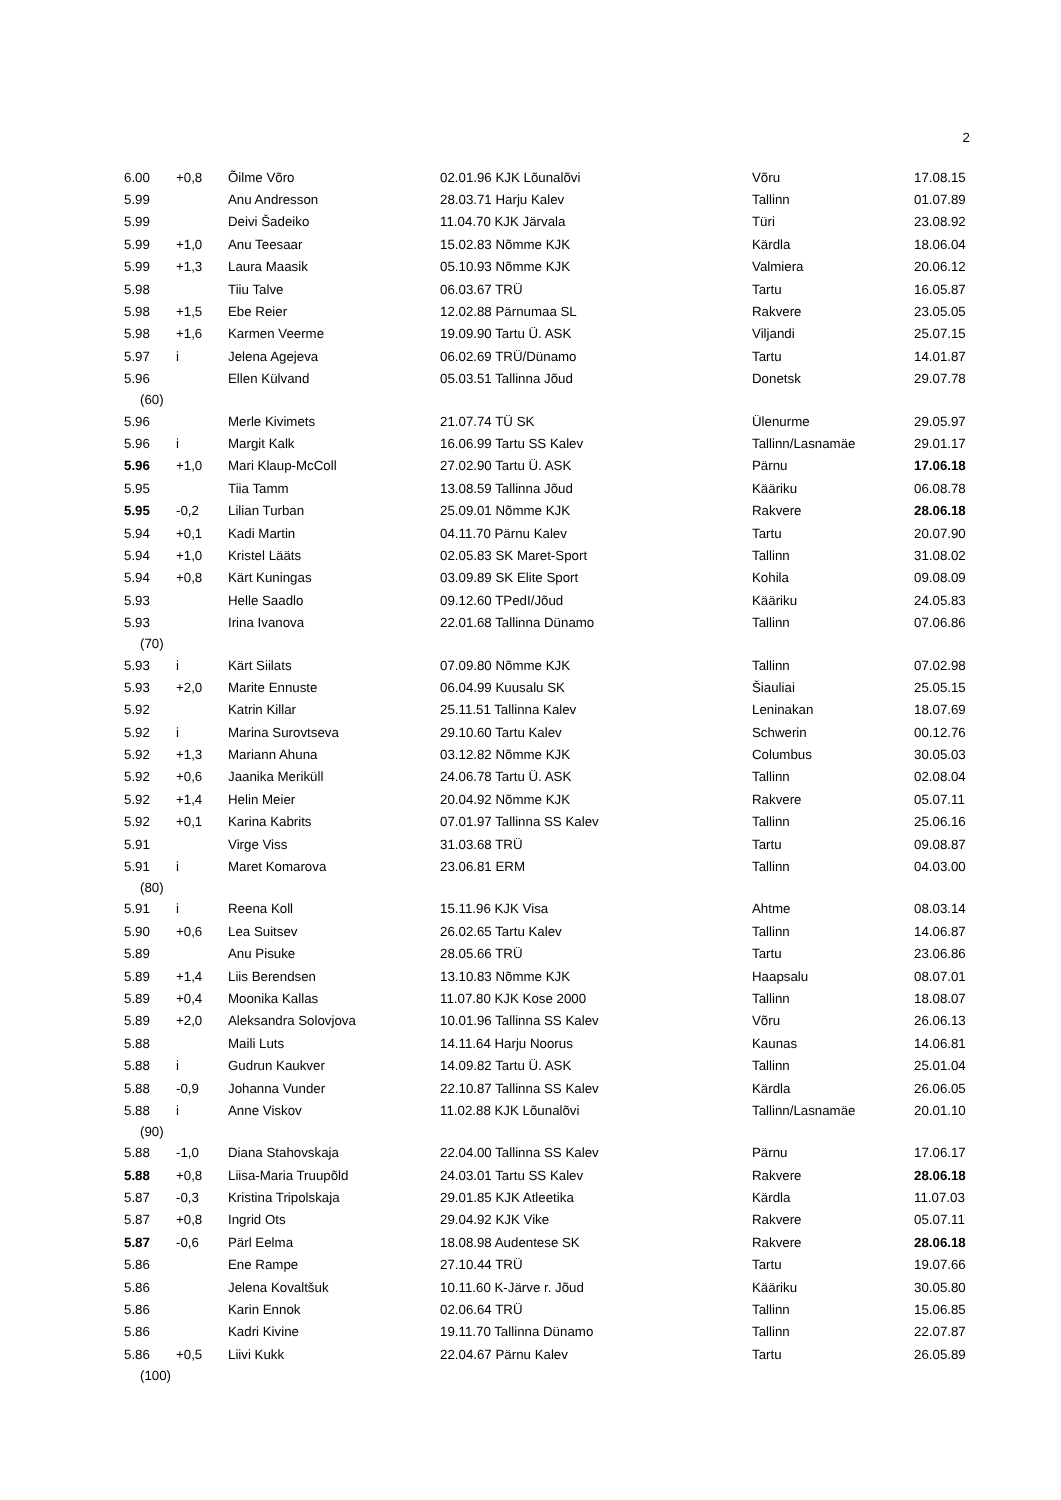2
| 6.00 | +0,8 | Õilme Võro | 02.01.96 KJK Lõunalõvi | Võru | 17.08.15 |
| 5.99 | | Anu Andresson | 28.03.71 Harju Kalev | Tallinn | 01.07.89 |
| 5.99 | | Deivi Šadeiko | 11.04.70 KJK Järvala | Türi | 23.08.92 |
| 5.99 | +1,0 | Anu Teesaar | 15.02.83 Nõmme KJK | Kärdla | 18.06.04 |
| 5.99 | +1,3 | Laura Maasik | 05.10.93 Nõmme KJK | Valmiera | 20.06.12 |
| 5.98 | | Tiiu Talve | 06.03.67 TRÜ | Tartu | 16.05.87 |
| 5.98 | +1,5 | Ebe Reier | 12.02.88 Pärnumaa SL | Rakvere | 23.05.05 |
| 5.98 | +1,6 | Karmen Veerme | 19.09.90 Tartu Ü. ASK | Viljandi | 25.07.15 |
| 5.97 | i | Jelena Agejeva | 06.02.69 TRÜ/Dünamo | Tartu | 14.01.87 |
| 5.96 | | Ellen Külvand | 05.03.51 Tallinna Jõud | Donetsk | 29.07.78 |
| (60) | | | | | |
| 5.96 | | Merle Kivimets | 21.07.74 TÜ SK | Ülenurme | 29.05.97 |
| 5.96 | i | Margit Kalk | 16.06.99 Tartu SS Kalev | Tallinn/Lasnamäe | 29.01.17 |
| 5.96 | +1,0 | Mari Klaup-McColl | 27.02.90 Tartu Ü. ASK | Pärnu | 17.06.18 |
| 5.95 | | Tiia Tamm | 13.08.59 Tallinna Jõud | Kääriku | 06.08.78 |
| 5.95 | -0,2 | Lilian Turban | 25.09.01 Nõmme KJK | Rakvere | 28.06.18 |
| 5.94 | +0,1 | Kadi Martin | 04.11.70 Pärnu Kalev | Tartu | 20.07.90 |
| 5.94 | +1,0 | Kristel Lääts | 02.05.83 SK Maret-Sport | Tallinn | 31.08.02 |
| 5.94 | +0,8 | Kärt Kuningas | 03.09.89 SK Elite Sport | Kohila | 09.08.09 |
| 5.93 | | Helle Saadlo | 09.12.60 TPedI/Jõud | Kääriku | 24.05.83 |
| 5.93 | | Irina Ivanova | 22.01.68 Tallinna Dünamo | Tallinn | 07.06.86 |
| (70) | | | | | |
| 5.93 | i | Kärt Siilats | 07.09.80 Nõmme KJK | Tallinn | 07.02.98 |
| 5.93 | +2,0 | Marite Ennuste | 06.04.99 Kuusalu SK | Šiauliai | 25.05.15 |
| 5.92 | | Katrin Killar | 25.11.51 Tallinna Kalev | Leninakan | 18.07.69 |
| 5.92 | i | Marina Surovtseva | 29.10.60 Tartu Kalev | Schwerin | 00.12.76 |
| 5.92 | +1,3 | Mariann Ahuna | 03.12.82 Nõmme KJK | Columbus | 30.05.03 |
| 5.92 | +0,6 | Jaanika Meriküll | 24.06.78 Tartu Ü. ASK | Tallinn | 02.08.04 |
| 5.92 | +1,4 | Helin Meier | 20.04.92 Nõmme KJK | Rakvere | 05.07.11 |
| 5.92 | +0,1 | Karina Kabrits | 07.01.97 Tallinna SS Kalev | Tallinn | 25.06.16 |
| 5.91 | | Virge Viss | 31.03.68 TRÜ | Tartu | 09.08.87 |
| 5.91 | i | Maret Komarova | 23.06.81 ERM | Tallinn | 04.03.00 |
| (80) | | | | | |
| 5.91 | i | Reena Koll | 15.11.96 KJK Visa | Ahtme | 08.03.14 |
| 5.90 | +0,6 | Lea Suitsev | 26.02.65 Tartu Kalev | Tallinn | 14.06.87 |
| 5.89 | | Anu Pisuke | 28.05.66 TRÜ | Tartu | 23.06.86 |
| 5.89 | +1,4 | Liis Berendsen | 13.10.83 Nõmme KJK | Haapsalu | 08.07.01 |
| 5.89 | +0,4 | Moonika Kallas | 11.07.80 KJK Kose 2000 | Tallinn | 18.08.07 |
| 5.89 | +2,0 | Aleksandra Solovjova | 10.01.96 Tallinna SS Kalev | Võru | 26.06.13 |
| 5.88 | | Maili Luts | 14.11.64 Harju Noorus | Kaunas | 14.06.81 |
| 5.88 | i | Gudrun Kaukver | 14.09.82 Tartu Ü. ASK | Tallinn | 25.01.04 |
| 5.88 | -0,9 | Johanna Vunder | 22.10.87 Tallinna SS Kalev | Kärdla | 26.06.05 |
| 5.88 | i | Anne Viskov | 11.02.88 KJK Lõunalõvi | Tallinn/Lasnamäe | 20.01.10 |
| (90) | | | | | |
| 5.88 | -1,0 | Diana Stahovskaja | 22.04.00 Tallinna SS Kalev | Pärnu | 17.06.17 |
| 5.88 | +0,8 | Liisa-Maria Truupõld | 24.03.01 Tartu SS Kalev | Rakvere | 28.06.18 |
| 5.87 | -0,3 | Kristina Tripolskaja | 29.01.85 KJK Atleetika | Kärdla | 11.07.03 |
| 5.87 | +0,8 | Ingrid Ots | 29.04.92 KJK Vike | Rakvere | 05.07.11 |
| 5.87 | -0,6 | Pärl Eelma | 18.08.98 Audentese SK | Rakvere | 28.06.18 |
| 5.86 | | Ene Rampe | 27.10.44 TRÜ | Tartu | 19.07.66 |
| 5.86 | | Jelena Kovaltšuk | 10.11.60 K-Järve r. Jõud | Kääriku | 30.05.80 |
| 5.86 | | Karin Ennok | 02.06.64 TRÜ | Tallinn | 15.06.85 |
| 5.86 | | Kadri Kivine | 19.11.70 Tallinna Dünamo | Tallinn | 22.07.87 |
| 5.86 | +0,5 | Liivi Kukk | 22.04.67 Pärnu Kalev | Tartu | 26.05.89 |
| (100) | | | | | |